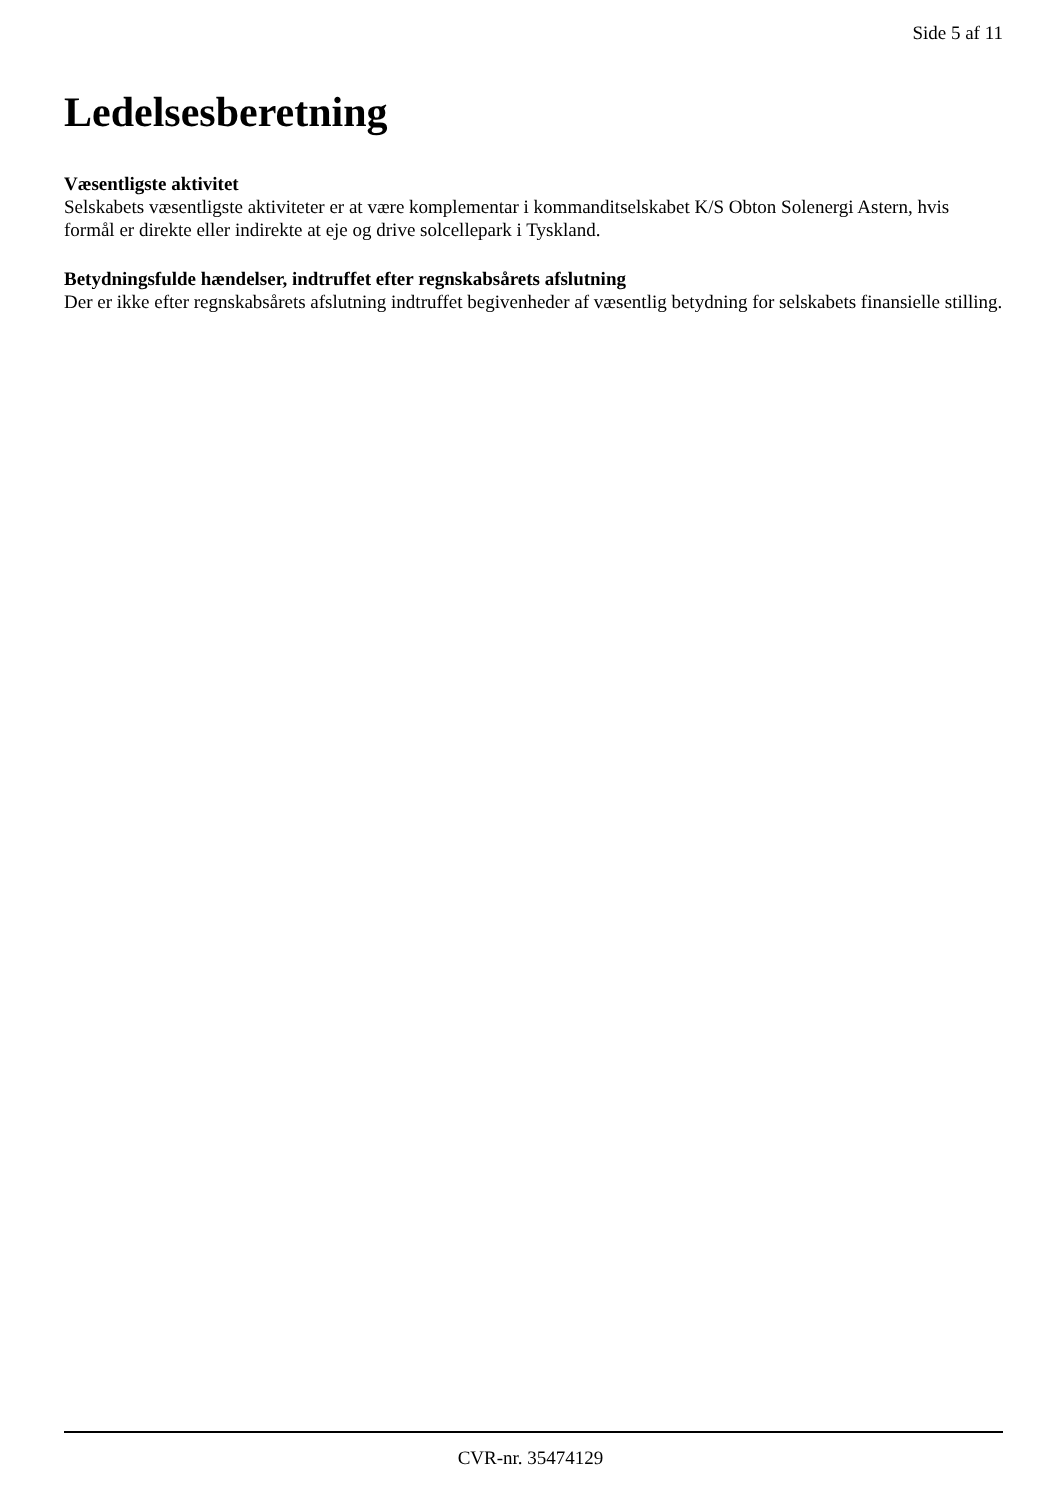Side 5 af 11
Ledelsesberetning
Væsentligste aktivitet
Selskabets væsentligste aktiviteter er at være komplementar i kommanditselskabet K/S Obton Solenergi Astern, hvis formål er direkte eller indirekte at eje og drive solcellepark i Tyskland.
Betydningsfulde hændelser, indtruffet efter regnskabsårets afslutning
Der er ikke efter regnskabsårets afslutning indtruffet begivenheder af væsentlig betydning for selskabets finansielle stilling.
CVR-nr. 35474129